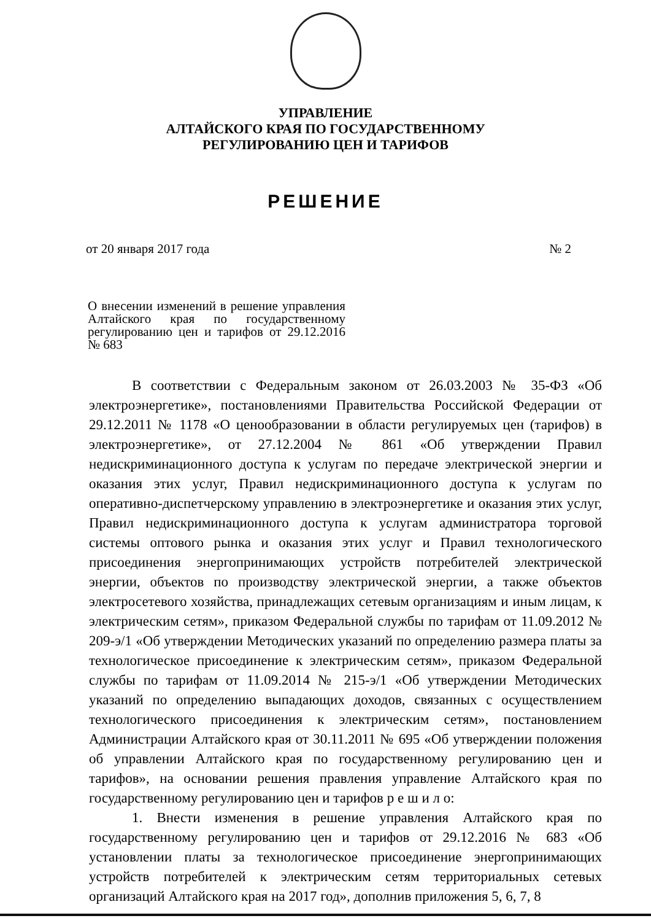УПРАВЛЕНИЕ
АЛТАЙСКОГО КРАЯ ПО ГОСУДАРСТВЕННОМУ
РЕГУЛИРОВАНИЮ ЦЕН И ТАРИФОВ
РЕШЕНИЕ
от 20 января 2017 года № 2
О внесении изменений в решение управления Алтайского края по государственному регулированию цен и тарифов от 29.12.2016 № 683
В соответствии с Федеральным законом от 26.03.2003 № 35-ФЗ «Об электроэнергетике», постановлениями Правительства Российской Федерации от 29.12.2011 № 1178 «О ценообразовании в области регулируемых цен (тарифов) в электроэнергетике», от 27.12.2004 № 861 «Об утверждении Правил недискриминационного доступа к услугам по передаче электрической энергии и оказания этих услуг, Правил недискриминационного доступа к услугам по оперативно-диспетчерскому управлению в электроэнергетике и оказания этих услуг, Правил недискриминационного доступа к услугам администратора торговой системы оптового рынка и оказания этих услуг и Правил технологического присоединения энергопринимающих устройств потребителей электрической энергии, объектов по производству электрической энергии, а также объектов электросетевого хозяйства, принадлежащих сетевым организациям и иным лицам, к электрическим сетям», приказом Федеральной службы по тарифам от 11.09.2012 № 209-э/1 «Об утверждении Методических указаний по определению размера платы за технологическое присоединение к электрическим сетям», приказом Федеральной службы по тарифам от 11.09.2014 № 215-э/1 «Об утверждении Методических указаний по определению выпадающих доходов, связанных с осуществлением технологического присоединения к электрическим сетям», постановлением Администрации Алтайского края от 30.11.2011 № 695 «Об утверждении положения об управлении Алтайского края по государственному регулированию цен и тарифов», на основании решения правления управление Алтайского края по государственному регулированию цен и тарифов р е ш и л о:
1. Внести изменения в решение управления Алтайского края по государственному регулированию цен и тарифов от 29.12.2016 № 683 «Об установлении платы за технологическое присоединение энергопринимающих устройств потребителей к электрическим сетям территориальных сетевых организаций Алтайского края на 2017 год», дополнив приложения 5, 6, 7, 8